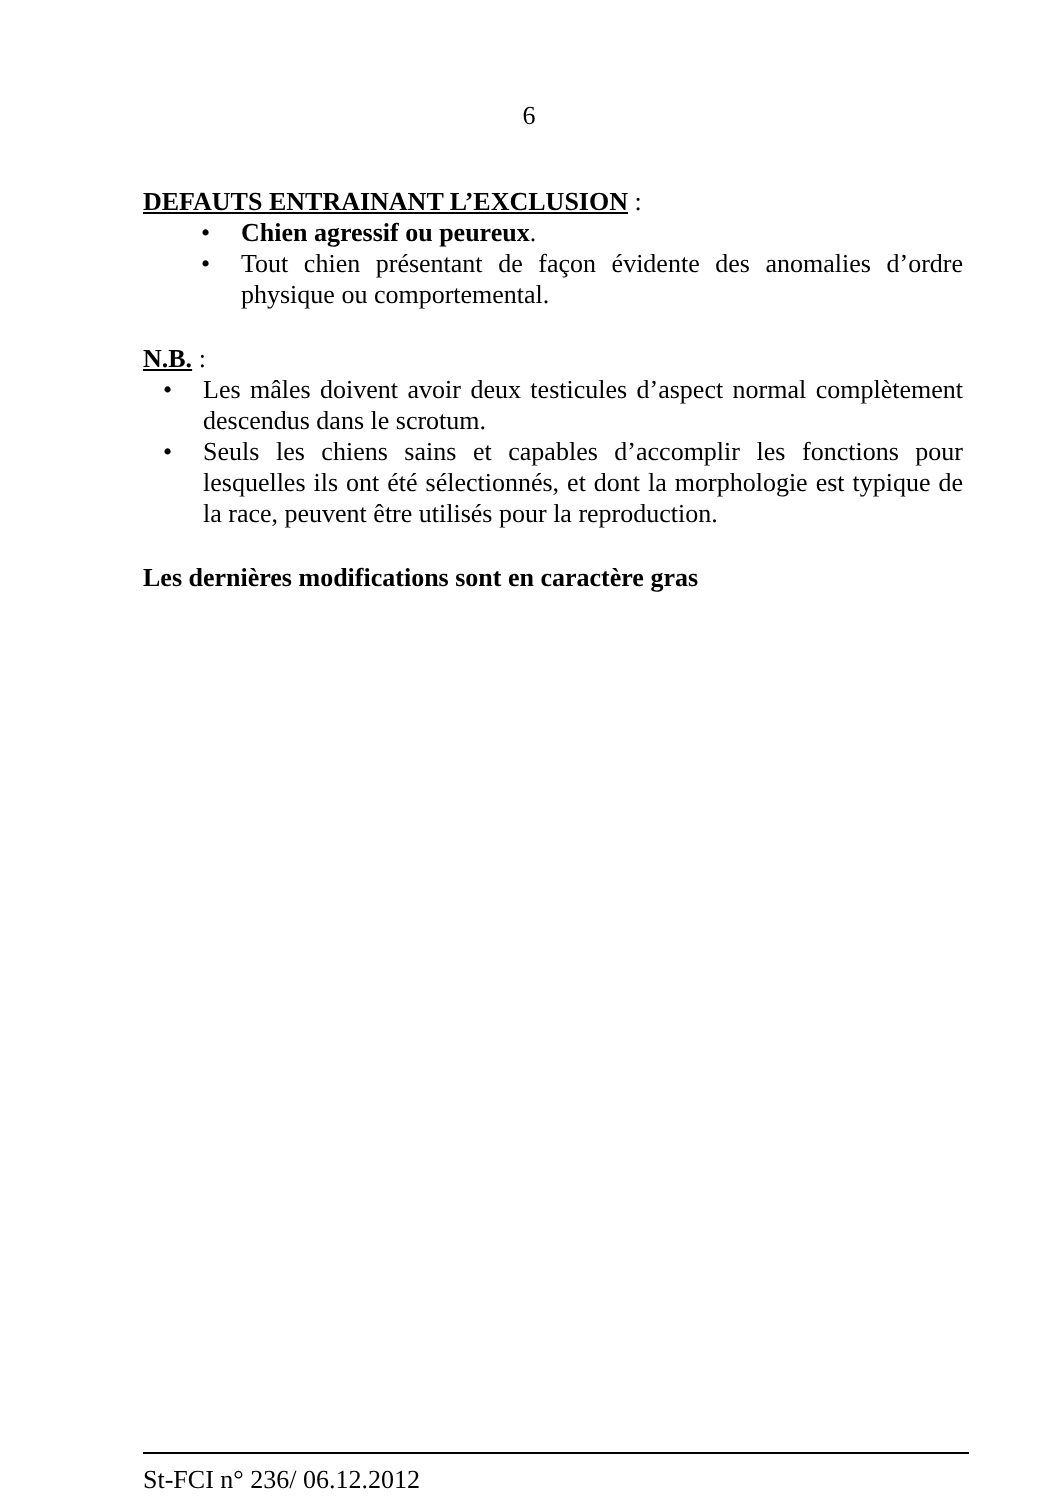6
DEFAUTS ENTRAINANT L’EXCLUSION :
• Chien agressif ou peureux.
• Tout chien présentant de façon évidente des anomalies d’ordre physique ou comportemental.
N.B. :
• Les mâles doivent avoir deux testicules d’aspect normal complètement descendus dans le scrotum.
• Seuls les chiens sains et capables d’accomplir les fonctions pour lesquelles ils ont été sélectionnés, et dont la morphologie est typique de la race, peuvent être utilisés pour la reproduction.
Les dernières modifications sont en caractère gras
St-FCI n° 236/ 06.12.2012